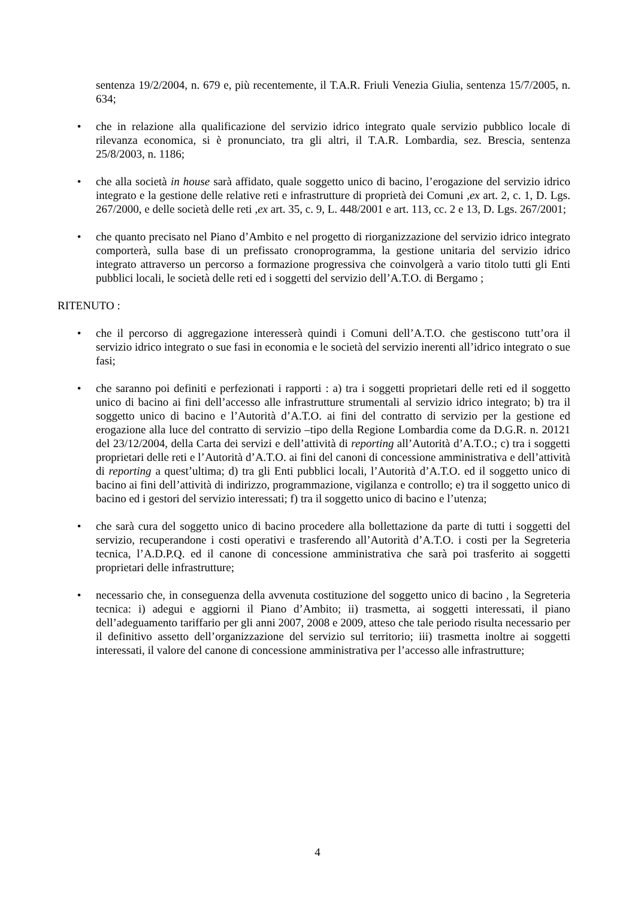sentenza 19/2/2004, n. 679 e, più recentemente, il T.A.R. Friuli Venezia Giulia, sentenza 15/7/2005, n. 634;
• che in relazione alla qualificazione del servizio idrico integrato quale servizio pubblico locale di rilevanza economica, si è pronunciato, tra gli altri, il T.A.R. Lombardia, sez. Brescia, sentenza 25/8/2003, n. 1186;
• che alla società in house sarà affidato, quale soggetto unico di bacino, l’erogazione del servizio idrico integrato e la gestione delle relative reti e infrastrutture di proprietà dei Comuni ,ex art. 2, c. 1, D. Lgs. 267/2000, e delle società delle reti ,ex art. 35, c. 9, L. 448/2001 e art. 113, cc. 2 e 13, D. Lgs. 267/2001;
• che quanto precisato nel Piano d’Ambito e nel progetto di riorganizzazione del servizio idrico integrato comporterà, sulla base di un prefissato cronoprogramma, la gestione unitaria del servizio idrico integrato attraverso un percorso a formazione progressiva che coinvolgerà a vario titolo tutti gli Enti pubblici locali, le società delle reti ed i soggetti del servizio dell’A.T.O. di Bergamo ;
RITENUTO :
• che il percorso di aggregazione interesserà quindi i Comuni dell’A.T.O. che gestiscono tutt’ora il servizio idrico integrato o sue fasi in economia e le società del servizio inerenti all’idrico integrato o sue fasi;
• che saranno poi definiti e perfezionati i rapporti : a) tra i soggetti proprietari delle reti ed il soggetto unico di bacino ai fini dell’accesso alle infrastrutture strumentali al servizio idrico integrato; b) tra il soggetto unico di bacino e l’Autorità d’A.T.O. ai fini del contratto di servizio per la gestione ed erogazione alla luce del contratto di servizio –tipo della Regione Lombardia come da D.G.R. n. 20121 del 23/12/2004, della Carta dei servizi e dell’attività di reporting all’Autorità d’A.T.O.; c) tra i soggetti proprietari delle reti e l’Autorità d’A.T.O. ai fini del canoni di concessione amministrativa e dell’attività di reporting a quest’ultima; d) tra gli Enti pubblici locali, l’Autorità d’A.T.O. ed il soggetto unico di bacino ai fini dell’attività di indirizzo, programmazione, vigilanza e controllo; e) tra il soggetto unico di bacino ed i gestori del servizio interessati; f) tra il soggetto unico di bacino e l’utenza;
• che sarà cura del soggetto unico di bacino procedere alla bollettazione da parte di tutti i soggetti del servizio, recuperandone i costi operativi e trasferendo all’Autorità d’A.T.O. i costi per la Segreteria tecnica, l’A.D.P.Q. ed il canone di concessione amministrativa che sarà poi trasferito ai soggetti proprietari delle infrastrutture;
• necessario che, in conseguenza della avvenuta costituzione del soggetto unico di bacino , la Segreteria tecnica: i) adegui e aggiorni il Piano d’Ambito; ii) trasmetta, ai soggetti interessati, il piano dell’adeguamento tariffario per gli anni 2007, 2008 e 2009, atteso che tale periodo risulta necessario per il definitivo assetto dell’organizzazione del servizio sul territorio; iii) trasmetta inoltre ai soggetti interessati, il valore del canone di concessione amministrativa per l’accesso alle infrastrutture;
4